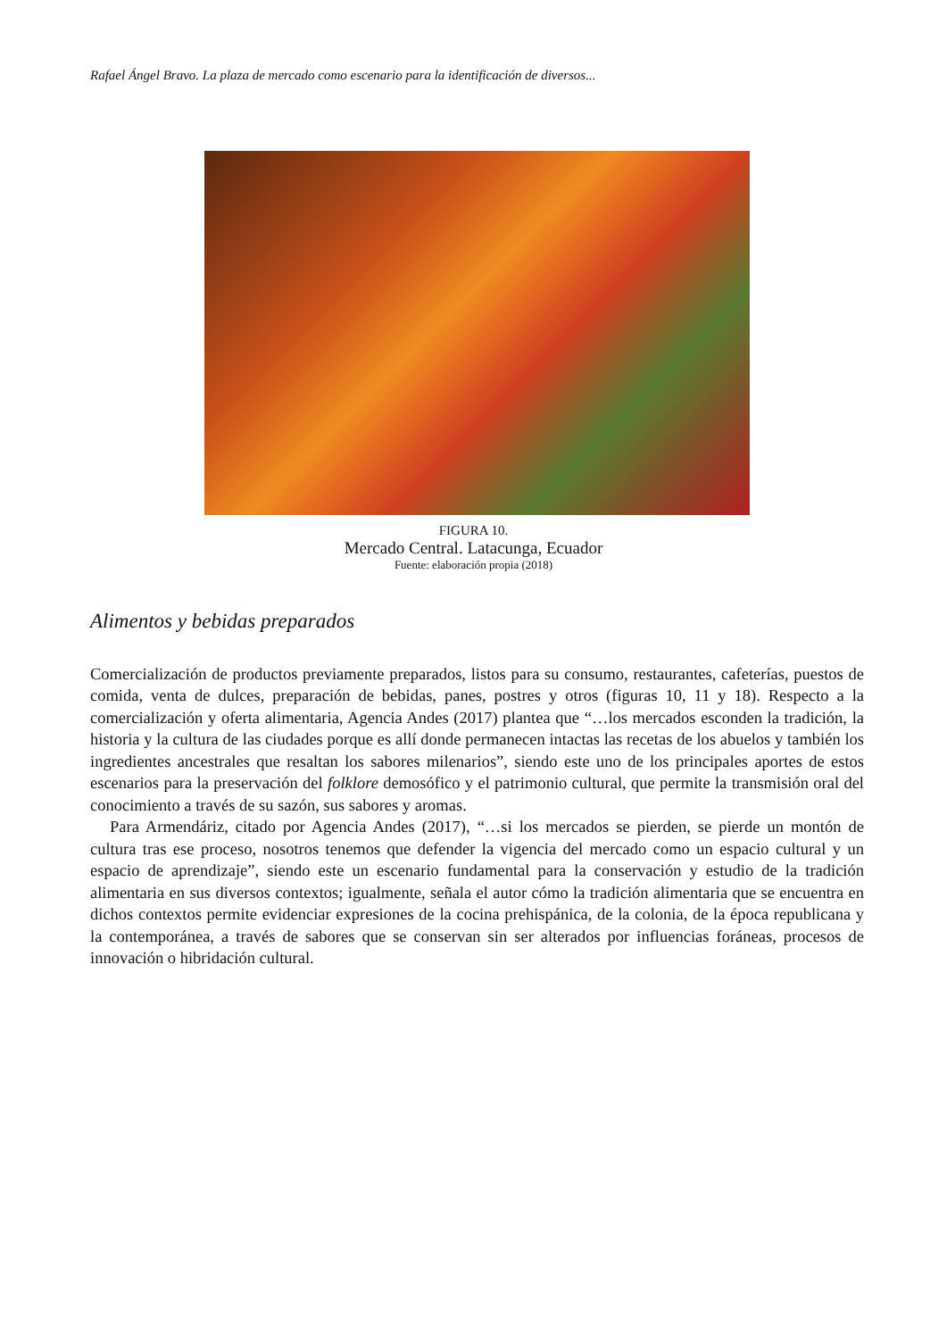Rafael Ángel Bravo. La plaza de mercado como escenario para la identificación de diversos...
FIGURA 10.
Mercado Central. Latacunga, Ecuador
Fuente: elaboración propia (2018)
Alimentos y bebidas preparados
Comercialización de productos previamente preparados, listos para su consumo, restaurantes, cafeterías, puestos de comida, venta de dulces, preparación de bebidas, panes, postres y otros (figuras 10, 11 y 18). Respecto a la comercialización y oferta alimentaria, Agencia Andes (2017) plantea que “…los mercados esconden la tradición, la historia y la cultura de las ciudades porque es allí donde permanecen intactas las recetas de los abuelos y también los ingredientes ancestrales que resaltan los sabores milenarios”, siendo este uno de los principales aportes de estos escenarios para la preservación del folklore demosófico y el patrimonio cultural, que permite la transmisión oral del conocimiento a través de su sazón, sus sabores y aromas.
Para Armendáriz, citado por Agencia Andes (2017), “…si los mercados se pierden, se pierde un montón de cultura tras ese proceso, nosotros tenemos que defender la vigencia del mercado como un espacio cultural y un espacio de aprendizaje”, siendo este un escenario fundamental para la conservación y estudio de la tradición alimentaria en sus diversos contextos; igualmente, señala el autor cómo la tradición alimentaria que se encuentra en dichos contextos permite evidenciar expresiones de la cocina prehispánica, de la colonia, de la época republicana y la contemporánea, a través de sabores que se conservan sin ser alterados por influencias foráneas, procesos de innovación o hibridación cultural.